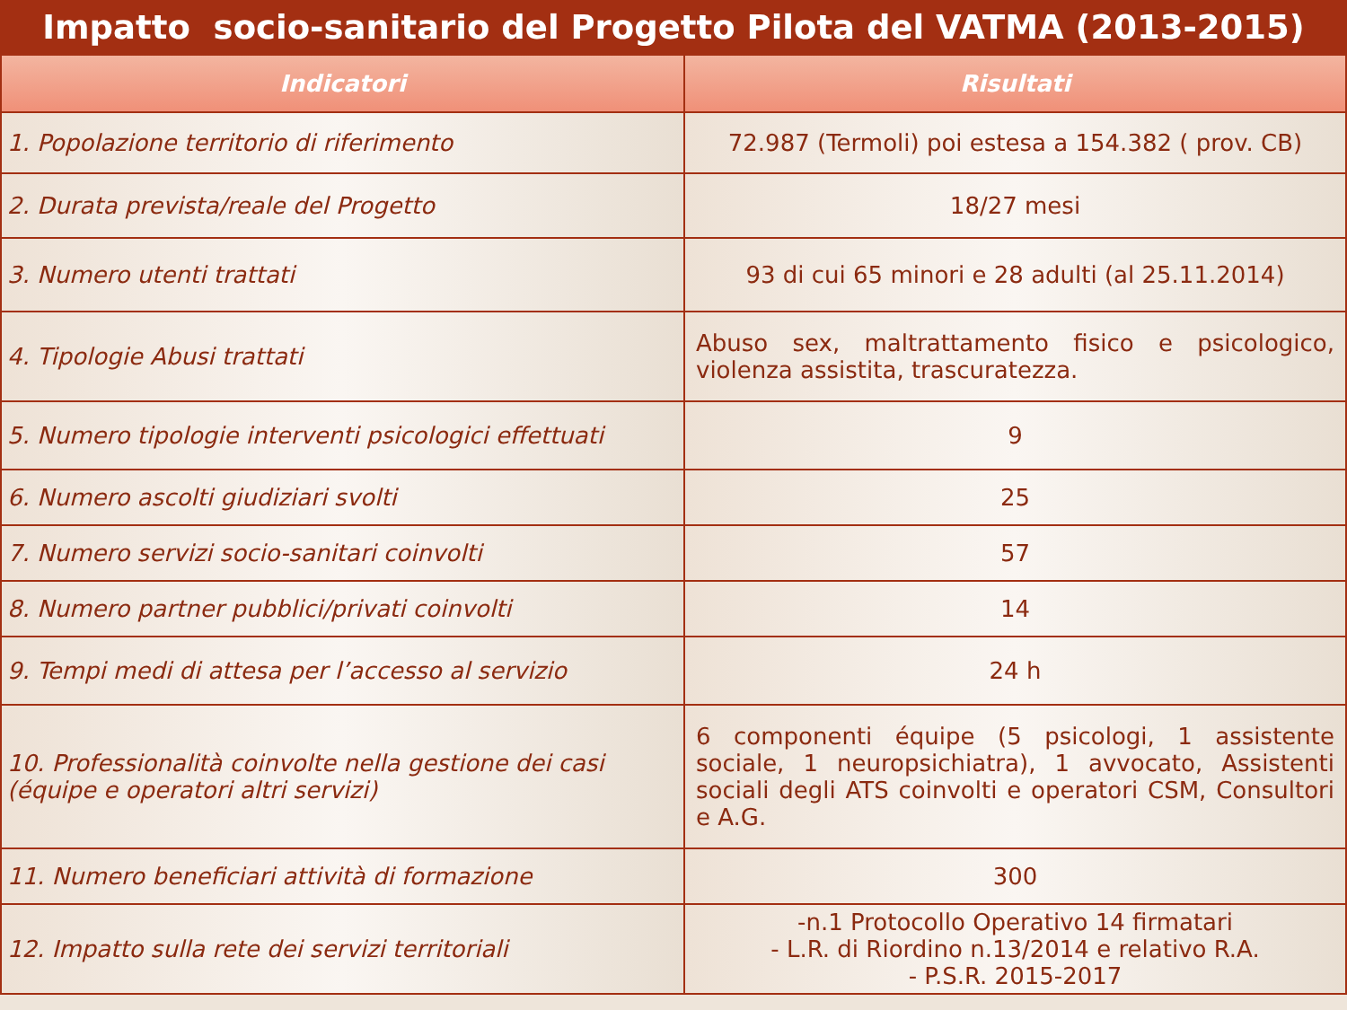Impatto socio-sanitario del Progetto Pilota del VATMA (2013-2015)
| Indicatori | Risultati |
| --- | --- |
| 1. Popolazione territorio di riferimento | 72.987 (Termoli) poi estesa a 154.382 ( prov. CB) |
| 2. Durata prevista/reale del Progetto | 18/27 mesi |
| 3. Numero utenti trattati | 93 di cui 65 minori e 28 adulti (al 25.11.2014) |
| 4. Tipologie Abusi trattati | Abuso sex, maltrattamento fisico e psicologico, violenza assistita, trascuratezza. |
| 5. Numero tipologie interventi psicologici effettuati | 9 |
| 6. Numero ascolti giudiziari svolti | 25 |
| 7. Numero servizi socio-sanitari coinvolti | 57 |
| 8. Numero partner pubblici/privati coinvolti | 14 |
| 9. Tempi medi di attesa per l’accesso al servizio | 24 h |
| 10. Professionalità coinvolte nella gestione dei casi (équipe e operatori altri servizi) | 6 componenti équipe (5 psicologi, 1 assistente sociale, 1 neuropsichiatra), 1 avvocato, Assistenti sociali degli ATS coinvolti e operatori CSM, Consultori e A.G. |
| 11. Numero beneficiari attività di formazione | 300 |
| 12. Impatto sulla rete dei servizi territoriali | -n.1 Protocollo Operativo 14 firmatari - L.R. di Riordino n.13/2014 e relativo R.A. - P.S.R. 2015-2017 |